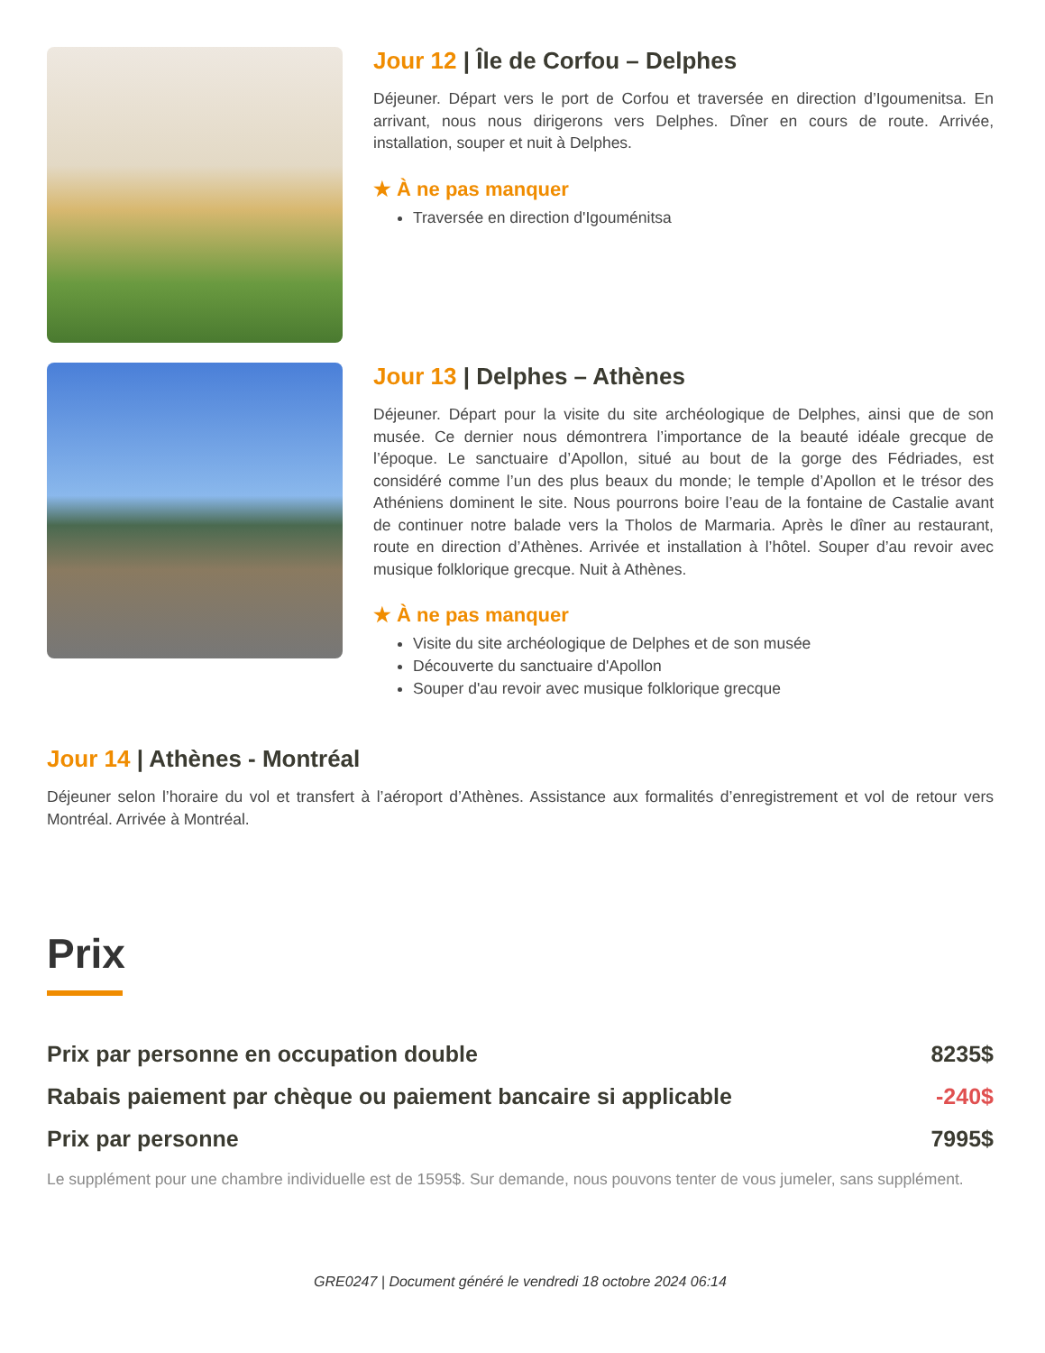Jour 12 | Île de Corfou – Delphes
Déjeuner. Départ vers le port de Corfou et traversée en direction d’Igoumenitsa. En arrivant, nous nous dirigerons vers Delphes. Dîner en cours de route. Arrivée, installation, souper et nuit à Delphes.
★ À ne pas manquer
Traversée en direction d'Igouménitsa
Jour 13 | Delphes – Athènes
Déjeuner. Départ pour la visite du site archéologique de Delphes, ainsi que de son musée. Ce dernier nous démontrera l’importance de la beauté idéale grecque de l’époque. Le sanctuaire d’Apollon, situé au bout de la gorge des Fédriades, est considéré comme l’un des plus beaux du monde; le temple d’Apollon et le trésor des Athéniens dominent le site. Nous pourrons boire l’eau de la fontaine de Castalie avant de continuer notre balade vers la Tholos de Marmaria. Après le dîner au restaurant, route en direction d’Athènes. Arrivée et installation à l’hôtel. Souper d’au revoir avec musique folklorique grecque. Nuit à Athènes.
★ À ne pas manquer
Visite du site archéologique de Delphes et de son musée
Découverte du sanctuaire d'Apollon
Souper d'au revoir avec musique folklorique grecque
Jour 14 | Athènes - Montréal
Déjeuner selon l’horaire du vol et transfert à l’aéroport d’Athènes. Assistance aux formalités d’enregistrement et vol de retour vers Montréal. Arrivée à Montréal.
Prix
Prix par personne en occupation double 8235$
Rabais paiement par chèque ou paiement bancaire si applicable -240$
Prix par personne 7995$
Le supplément pour une chambre individuelle est de 1595$. Sur demande, nous pouvons tenter de vous jumeler, sans supplément.
GRE0247 | Document généré le vendredi 18 octobre 2024 06:14